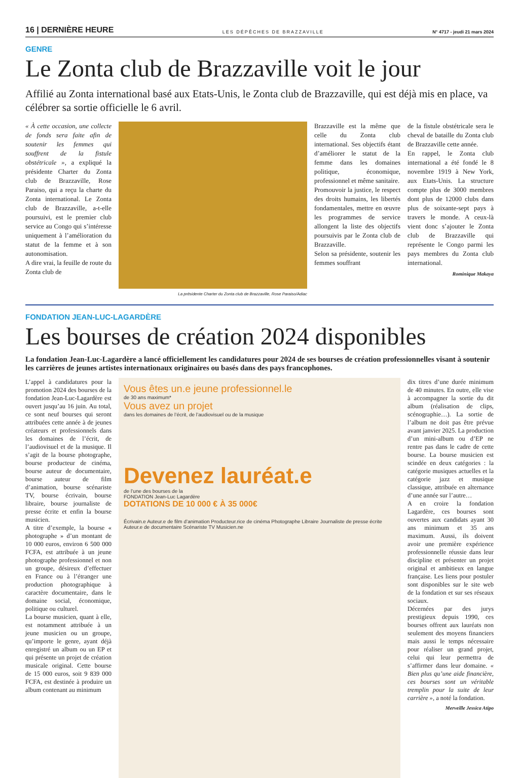16 | DERNIÈRE HEURE LES DÉPÊCHES DE BRAZZAVILLE N° 4717 - jeudi 21 mars 2024
GENRE
Le Zonta club de Brazzaville voit le jour
Affilié au Zonta international basé aux Etats-Unis, le Zonta club de Brazzaville, qui est déjà mis en place, va célébrer sa sortie officielle le 6 avril.
« À cette occasion, une collecte de fonds sera faite afin de soutenir les femmes qui souffrent de la fistule obstétricale », a expliqué la présidente Charter du Zonta club de Brazzaville, Rose Paraiso, qui a reçu la charte du Zonta international. Le Zonta club de Brazzaville, a-t-elle poursuivi, est le premier club service au Congo qui s’intéresse uniquement à l’amélioration du statut de la femme et à son autonomisation.
A dire vrai, la feuille de route du Zonta club de
La présidente Charter du Zonta club de Brazzaville, Rose Paraiso/Adiac
Brazzaville est la même que celle du Zonta club international. Ses objectifs étant d’améliorer le statut de la femme dans les domaines politique, économique, professionnel et même sanitaire.
Promouvoir la justice, le respect des droits humains, les libertés fondamentales, mettre en œuvre les programmes de service allongent la liste des objectifs poursuivis par le Zonta club de Brazzaville.
Selon sa présidente, soutenir les femmes souffrant
de la fistule obstétricale sera le cheval de bataille du Zonta club de Brazzaville cette année.
En rappel, le Zonta club international a été fondé le 8 novembre 1919 à New York, aux Etats-Unis. La structure compte plus de 3000 membres dont plus de 12000 clubs dans plus de soixante-sept pays à travers le monde. A ceux-là vient donc s’ajouter le Zonta club de Brazzaville qui représente le Congo parmi les pays membres du Zonta club international.
Rominique Makaya
FONDATION JEAN-LUC-LAGARDÈRE
Les bourses de création 2024 disponibles
La fondation Jean-Luc-Lagardère a lancé officiellement les candidatures pour 2024 de ses bourses de création professionnelles visant à soutenir les carrières de jeunes artistes internationaux originaires ou basés dans des pays francophones.
L’appel à candidatures pour la promotion 2024 des bourses de la fondation Jean-Luc-Lagardère est ouvert jusqu’au 16 juin. Au total, ce sont neuf bourses qui seront attribuées cette année à de jeunes créateurs et professionnels dans les domaines de l’écrit, de l’audiovisuel et de la musique. Il s’agit de la bourse photographe, bourse producteur de cinéma, bourse auteur de documentaire, bourse auteur de film d’animation, bourse scénariste TV, bourse écrivain, bourse libraire, bourse journaliste de presse écrite et enfin la bourse musicien.
A titre d’exemple, la bourse « photographe » d’un montant de 10 000 euros, environ 6 500 000 FCFA, est attribuée à un jeune photographe professionnel et non un groupe, désireux d’effectuer en France ou à l’étranger une production photographique à caractère documentaire, dans le domaine social, économique, politique ou culturel.
La bourse musicien, quant à elle, est notamment attribuée à un jeune musicien ou un groupe, qu’importe le genre, ayant déjà enregistré un album ou un EP et qui présente un projet de création musicale original. Cette bourse de 15 000 euros, soit 9 839 000 FCFA, est destinée à produire un album contenant au minimum
Vous êtes un.e jeune professionnel.le
de 30 ans maximum*
Vous avez un projet
dans les domaines de l’écrit, de l’audiovisuel ou de la musique
Devenez lauréat.e
de l’une des bourses de la
FONDATION Jean-Luc Lagardère
DOTATIONS DE 10 000 € À 35 000€
Écrivain.e Auteur.e de film d’animation Producteur.rice de cinéma Photographe Libraire Journaliste de presse écrite Auteur.e de documentaire Scénariste TV Musicien.ne
dix titres d’une durée minimum de 40 minutes. En outre, elle vise à accompagner la sortie du dit album (réalisation de clips, scénographie…). La sortie de l’album ne doit pas être prévue avant janvier 2025. La production d’un mini-album ou d’EP ne rentre pas dans le cadre de cette bourse. La bourse musicien est scindée en deux catégories : la catégorie musiques actuelles et la catégorie jazz et musique classique, attribuée en alternance d’une année sur l’autre…
A en croire la fondation Lagardère, ces bourses sont ouvertes aux candidats ayant 30 ans minimum et 35 ans maximum. Aussi, ils doivent avoir une première expérience professionnelle réussie dans leur discipline et présenter un projet original et ambitieux en langue française. Les liens pour postuler sont disponibles sur le site web de la fondation et sur ses réseaux sociaux.
Décernées par des jurys prestigieux depuis 1990, ces bourses offrent aux lauréats non seulement des moyens financiers mais aussi le temps nécessaire pour réaliser un grand projet, celui qui leur permettra de s’affirmer dans leur domaine. « Bien plus qu’une aide financière, ces bourses sont un véritable tremplin pour la suite de leur carrière », a noté la fondation.
Merveille Jessica Atipo